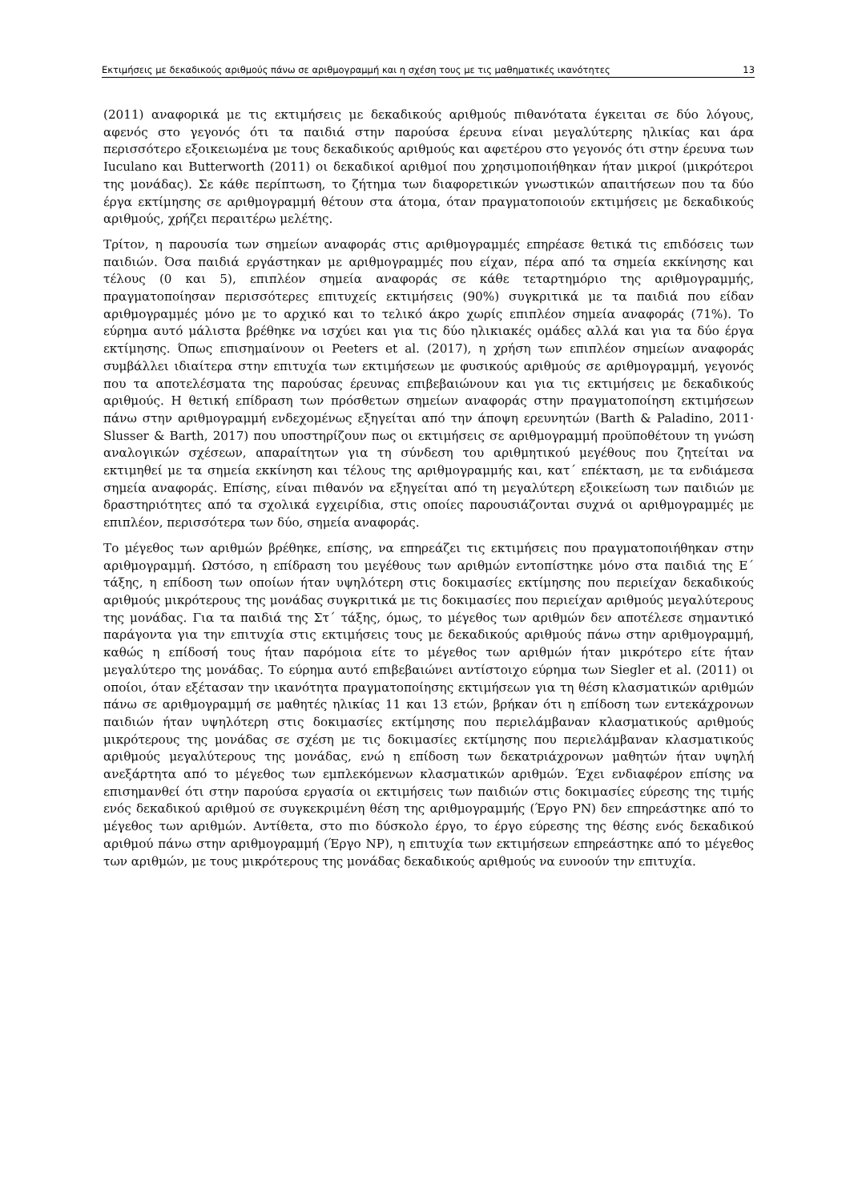Εκτιμήσεις με δεκαδικούς αριθμούς πάνω σε αριθμογραμμή και η σχέση τους με τις μαθηματικές ικανότητες 13
(2011) αναφορικά με τις εκτιμήσεις με δεκαδικούς αριθμούς πιθανότατα έγκειται σε δύο λόγους, αφενός στο γεγονός ότι τα παιδιά στην παρούσα έρευνα είναι μεγαλύτερης ηλικίας και άρα περισσότερο εξοικειωμένα με τους δεκαδικούς αριθμούς και αφετέρου στο γεγονός ότι στην έρευνα των Iuculano και Butterworth (2011) οι δεκαδικοί αριθμοί που χρησιμοποιήθηκαν ήταν μικροί (μικρότεροι της μονάδας). Σε κάθε περίπτωση, το ζήτημα των διαφορετικών γνωστικών απαιτήσεων που τα δύο έργα εκτίμησης σε αριθμογραμμή θέτουν στα άτομα, όταν πραγματοποιούν εκτιμήσεις με δεκαδικούς αριθμούς, χρήζει περαιτέρω μελέτης.
Τρίτον, η παρουσία των σημείων αναφοράς στις αριθμογραμμές επηρέασε θετικά τις επιδόσεις των παιδιών. Όσα παιδιά εργάστηκαν με αριθμογραμμές που είχαν, πέρα από τα σημεία εκκίνησης και τέλους (0 και 5), επιπλέον σημεία αναφοράς σε κάθε τεταρτημόριο της αριθμογραμμής, πραγματοποίησαν περισσότερες επιτυχείς εκτιμήσεις (90%) συγκριτικά με τα παιδιά που είδαν αριθμογραμμές μόνο με το αρχικό και το τελικό άκρο χωρίς επιπλέον σημεία αναφοράς (71%). Το εύρημα αυτό μάλιστα βρέθηκε να ισχύει και για τις δύο ηλικιακές ομάδες αλλά και για τα δύο έργα εκτίμησης. Όπως επισημαίνουν οι Peeters et al. (2017), η χρήση των επιπλέον σημείων αναφοράς συμβάλλει ιδιαίτερα στην επιτυχία των εκτιμήσεων με φυσικούς αριθμούς σε αριθμογραμμή, γεγονός που τα αποτελέσματα της παρούσας έρευνας επιβεβαιώνουν και για τις εκτιμήσεις με δεκαδικούς αριθμούς. Η θετική επίδραση των πρόσθετων σημείων αναφοράς στην πραγματοποίηση εκτιμήσεων πάνω στην αριθμογραμμή ενδεχομένως εξηγείται από την άποψη ερευνητών (Barth & Paladino, 2011· Slusser & Barth, 2017) που υποστηρίζουν πως οι εκτιμήσεις σε αριθμογραμμή προϋποθέτουν τη γνώση αναλογικών σχέσεων, απαραίτητων για τη σύνδεση του αριθμητικού μεγέθους που ζητείται να εκτιμηθεί με τα σημεία εκκίνηση και τέλους της αριθμογραμμής και, κατ΄ επέκταση, με τα ενδιάμεσα σημεία αναφοράς. Επίσης, είναι πιθανόν να εξηγείται από τη μεγαλύτερη εξοικείωση των παιδιών με δραστηριότητες από τα σχολικά εγχειρίδια, στις οποίες παρουσιάζονται συχνά οι αριθμογραμμές με επιπλέον, περισσότερα των δύο, σημεία αναφοράς.
Το μέγεθος των αριθμών βρέθηκε, επίσης, να επηρεάζει τις εκτιμήσεις που πραγματοποιήθηκαν στην αριθμογραμμή. Ωστόσο, η επίδραση του μεγέθους των αριθμών εντοπίστηκε μόνο στα παιδιά της Ε΄ τάξης, η επίδοση των οποίων ήταν υψηλότερη στις δοκιμασίες εκτίμησης που περιείχαν δεκαδικούς αριθμούς μικρότερους της μονάδας συγκριτικά με τις δοκιμασίες που περιείχαν αριθμούς μεγαλύτερους της μονάδας. Για τα παιδιά της Στ΄ τάξης, όμως, το μέγεθος των αριθμών δεν αποτέλεσε σημαντικό παράγοντα για την επιτυχία στις εκτιμήσεις τους με δεκαδικούς αριθμούς πάνω στην αριθμογραμμή, καθώς η επίδοσή τους ήταν παρόμοια είτε το μέγεθος των αριθμών ήταν μικρότερο είτε ήταν μεγαλύτερο της μονάδας. Το εύρημα αυτό επιβεβαιώνει αντίστοιχο εύρημα των Siegler et al. (2011) οι οποίοι, όταν εξέτασαν την ικανότητα πραγματοποίησης εκτιμήσεων για τη θέση κλασματικών αριθμών πάνω σε αριθμογραμμή σε μαθητές ηλικίας 11 και 13 ετών, βρήκαν ότι η επίδοση των εντεκάχρονων παιδιών ήταν υψηλότερη στις δοκιμασίες εκτίμησης που περιελάμβαναν κλασματικούς αριθμούς μικρότερους της μονάδας σε σχέση με τις δοκιμασίες εκτίμησης που περιελάμβαναν κλασματικούς αριθμούς μεγαλύτερους της μονάδας, ενώ η επίδοση των δεκατριάχρονων μαθητών ήταν υψηλή ανεξάρτητα από το μέγεθος των εμπλεκόμενων κλασματικών αριθμών. Έχει ενδιαφέρον επίσης να επισημανθεί ότι στην παρούσα εργασία οι εκτιμήσεις των παιδιών στις δοκιμασίες εύρεσης της τιμής ενός δεκαδικού αριθμού σε συγκεκριμένη θέση της αριθμογραμμής (Έργο PN) δεν επηρεάστηκε από το μέγεθος των αριθμών. Αντίθετα, στο πιο δύσκολο έργο, το έργο εύρεσης της θέσης ενός δεκαδικού αριθμού πάνω στην αριθμογραμμή (Έργο NP), η επιτυχία των εκτιμήσεων επηρεάστηκε από το μέγεθος των αριθμών, με τους μικρότερους της μονάδας δεκαδικούς αριθμούς να ευνοούν την επιτυχία.